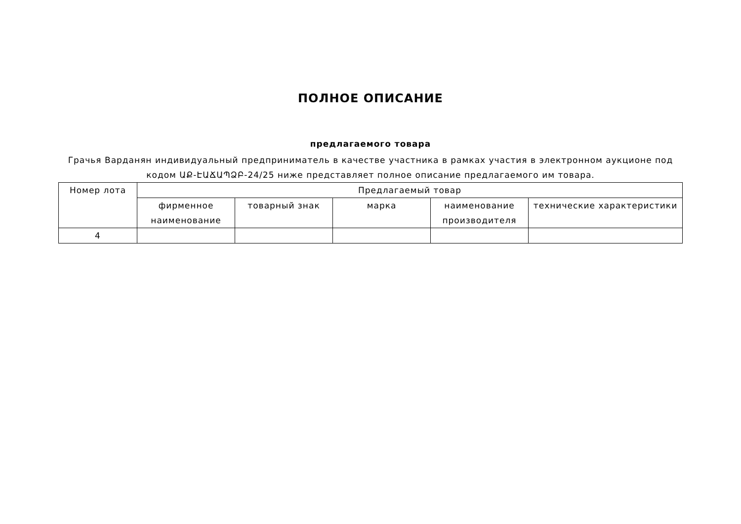ПОЛНОЕ ОПИСАНИЕ
предлагаемого товара
Грачья Варданян индивидуальный предприниматель в качестве участника в рамках участия в электронном аукционе под кодом ԱՔ-ԷԱՃԱՊՁԲ-24/25 ниже представляет полное описание предлагаемого им товара.
| Номер лота | Предлагаемый товар | | | | |
| --- | --- | --- | --- | --- | --- |
| | фирменное наименование | товарный знак | марка | наименование производителя | технические характеристики |
| 4 | | | | | |